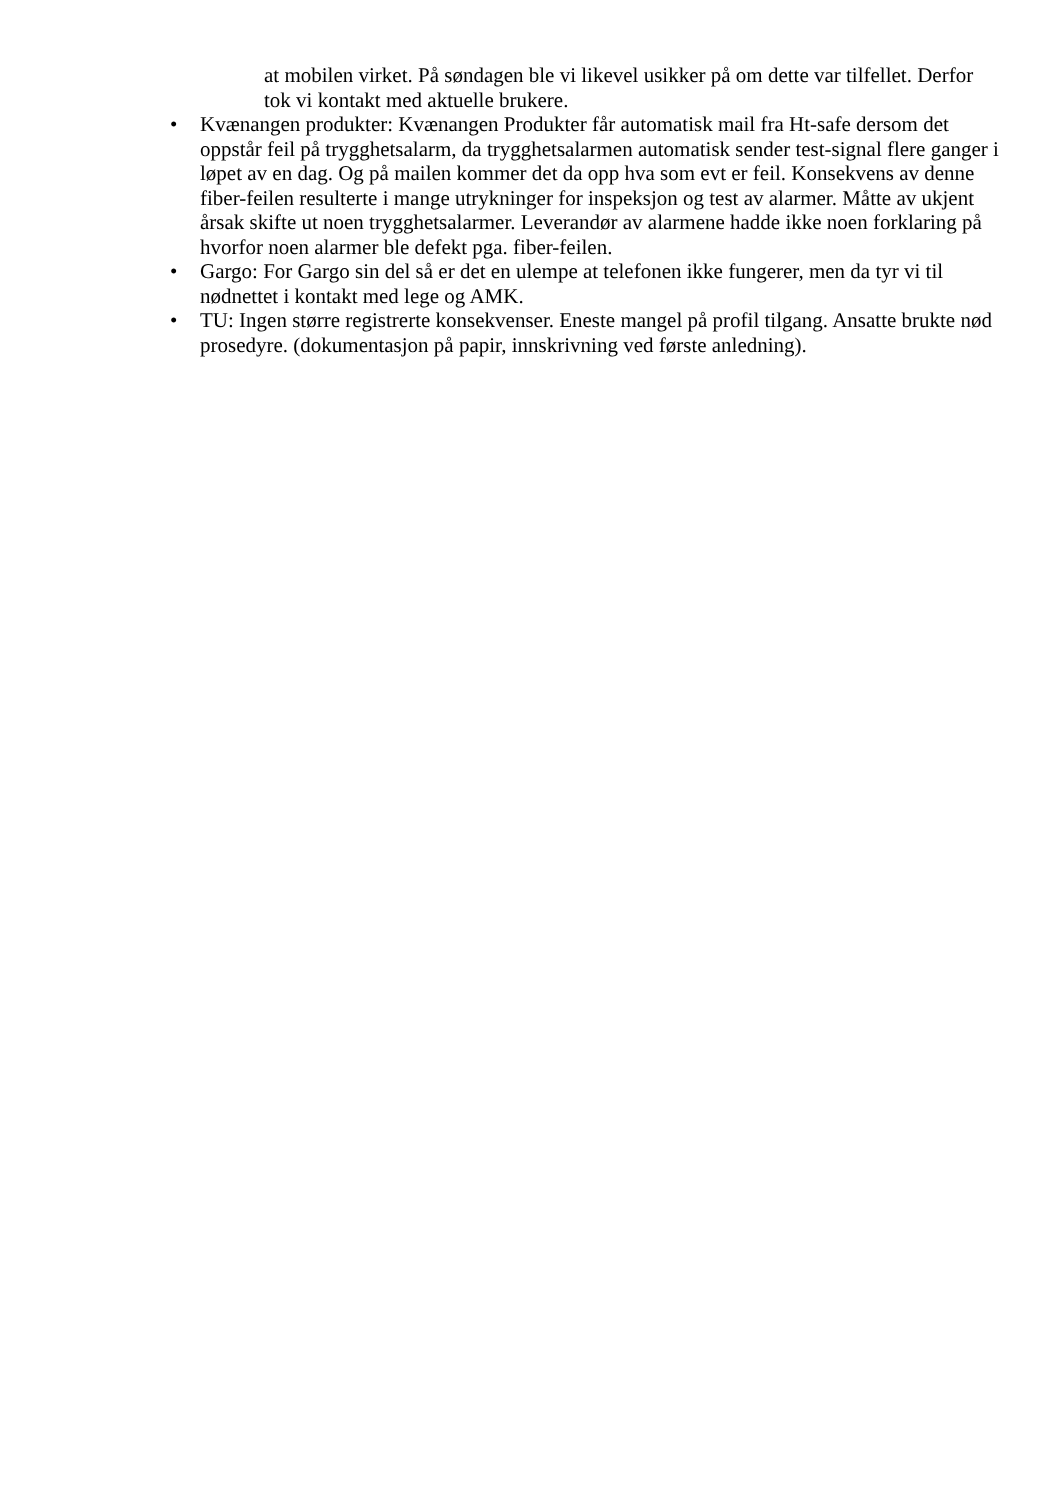at mobilen virket. På søndagen ble vi likevel usikker på om dette var tilfellet. Derfor tok vi kontakt med aktuelle brukere.
• Kvænangen produkter: Kvænangen Produkter får automatisk mail fra Ht-safe dersom det oppstår feil på trygghetsalarm, da trygghetsalarmen automatisk sender test-signal flere ganger i løpet av en dag. Og på mailen kommer det da opp hva som evt er feil. Konsekvens av denne fiber-feilen resulterte i mange utrykninger for inspeksjon og test av alarmer. Måtte av ukjent årsak skifte ut noen trygghetsalarmer. Leverandør av alarmene hadde ikke noen forklaring på hvorfor noen alarmer ble defekt pga. fiber-feilen.
• Gargo: For Gargo sin del så er det en ulempe at telefonen ikke fungerer, men da tyr vi til nødnettet i kontakt med lege og AMK.
• TU: Ingen større registrerte konsekvenser. Eneste mangel på profil tilgang. Ansatte brukte nød prosedyre. (dokumentasjon på papir, innskrivning ved første anledning).